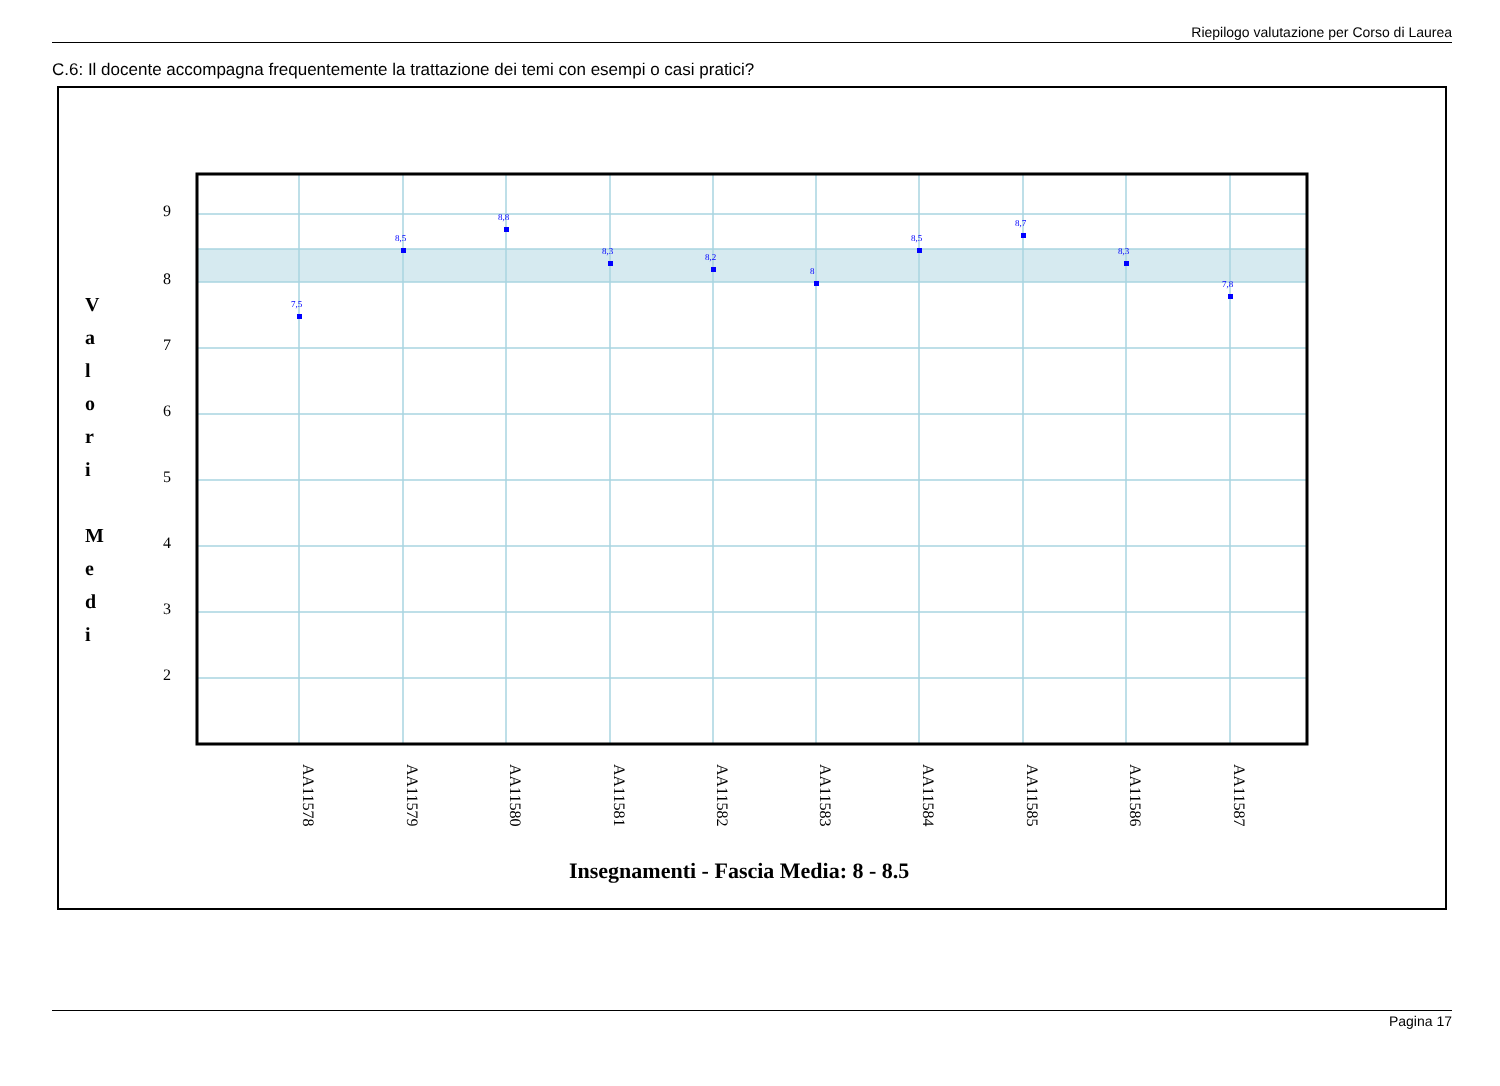Riepilogo valutazione per Corso di Laurea
C.6: Il docente accompagna frequentemente la trattazione dei temi con esempi o casi pratici?
9
8
7
6
5
4
3
2
V
a
l
o
r
i
M
e
d
i
7,5
8,5
8,8
8,3
8,2
8
8,5
8,7
8,3
7,8
AA11578
AA11579
AA11580
AA11581
AA11582
AA11583
AA11584
AA11585
AA11586
AA11587
Insegnamenti - Fascia Media: 8 - 8.5
Pagina 17